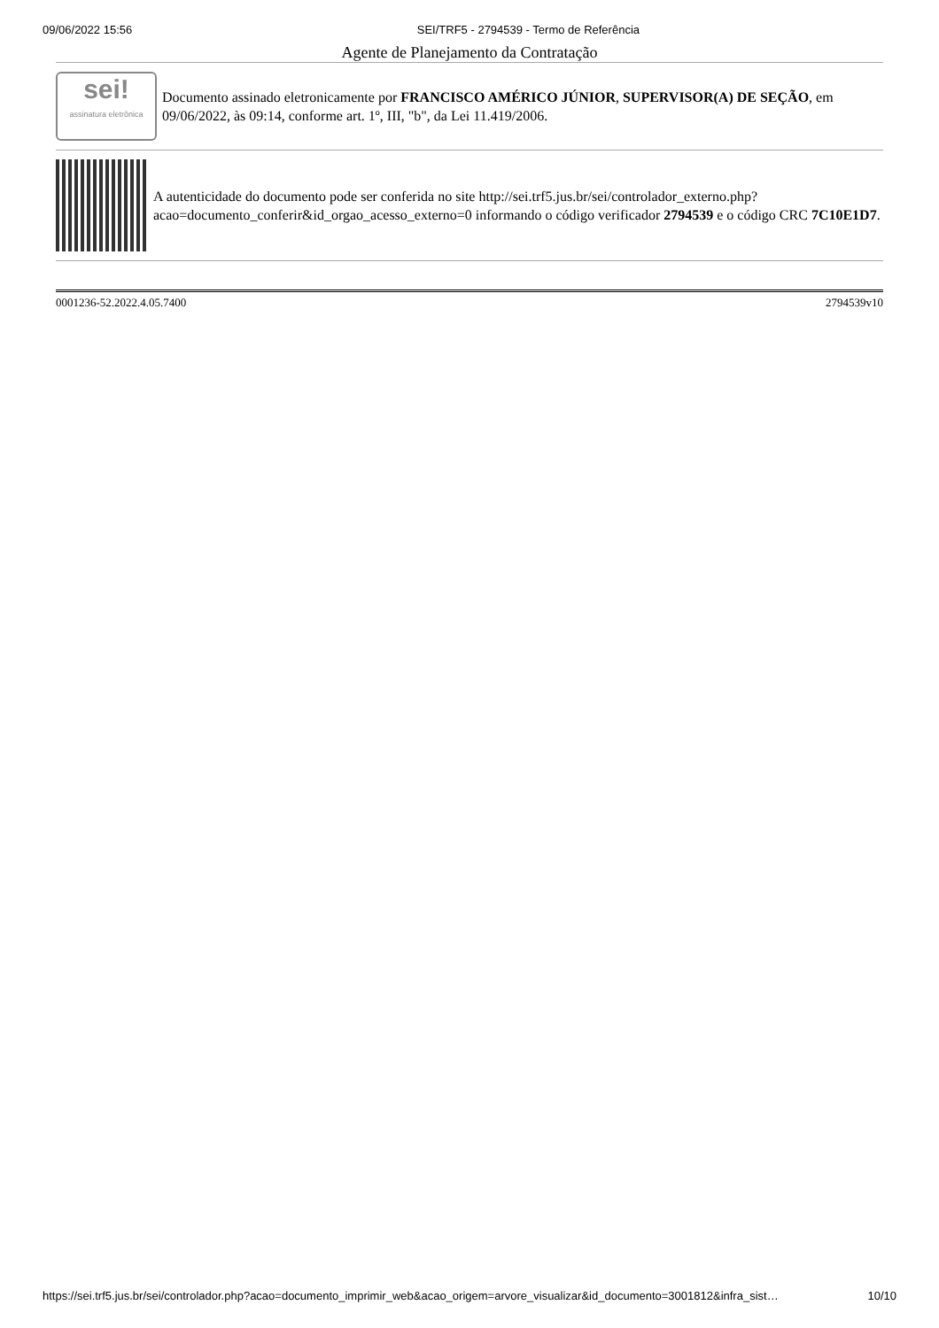09/06/2022 15:56 SEI/TRF5 - 2794539 - Termo de Referência
Agente de Planejamento da Contratação
sei!
assinatura eletrônica
Documento assinado eletronicamente por FRANCISCO AMÉRICO JÚNIOR, SUPERVISOR(A) DE SEÇÃO, em 09/06/2022, às 09:14, conforme art. 1º, III, "b", da Lei 11.419/2006.
A autenticidade do documento pode ser conferida no site http://sei.trf5.jus.br/sei/controlador_externo.php? acao=documento_conferir&id_orgao_acesso_externo=0 informando o código verificador 2794539 e o código CRC 7C10E1D7.
0001236-52.2022.4.05.7400 2794539v10
https://sei.trf5.jus.br/sei/controlador.php?acao=documento_imprimir_web&acao_origem=arvore_visualizar&id_documento=3001812&infra_sist… 10/10